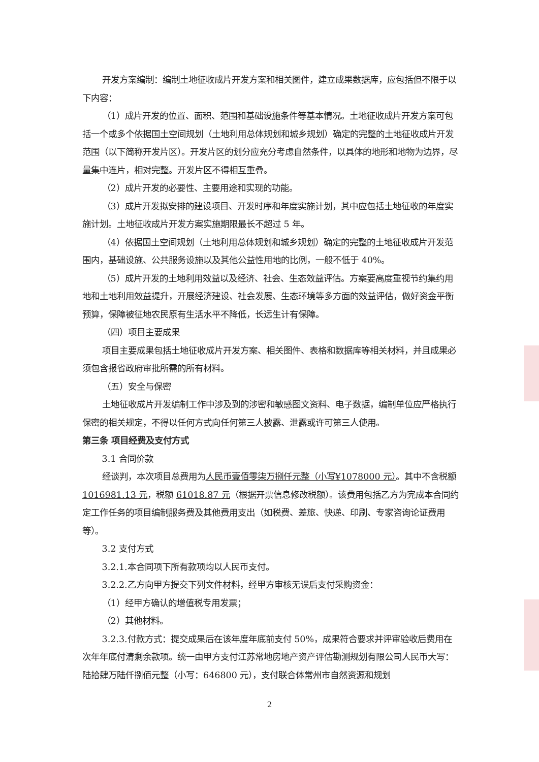开发方案编制：编制土地征收成片开发方案和相关图件，建立成果数据库，应包括但不限于以下内容：
（1）成片开发的位置、面积、范围和基础设施条件等基本情况。土地征收成片开发方案可包括一个或多个依据国土空间规划（土地利用总体规划和城乡规划）确定的完整的土地征收成片开发范围（以下简称开发片区）。开发片区的划分应充分考虑自然条件，以具体的地形和地物为边界，尽量集中连片，相对完整。开发片区不得相互重叠。
（2）成片开发的必要性、主要用途和实现的功能。
（3）成片开发拟安排的建设项目、开发时序和年度实施计划，其中应包括土地征收的年度实施计划。土地征收成片开发方案实施期限最长不超过 5 年。
（4）依据国土空间规划（土地利用总体规划和城乡规划）确定的完整的土地征收成片开发范围内，基础设施、公共服务设施以及其他公益性用地的比例，一般不低于 40%。
（5）成片开发的土地利用效益以及经济、社会、生态效益评估。方案要高度重视节约集约用地和土地利用效益提升，开展经济建设、社会发展、生态环境等多方面的效益评估，做好资金平衡预算，保障被征地农民原有生活水平不降低，长远生计有保障。
（四）项目主要成果
项目主要成果包括土地征收成片开发方案、相关图件、表格和数据库等相关材料，并且成果必须包含报省政府审批所需的所有材料。
（五）安全与保密
土地征收成片开发编制工作中涉及到的涉密和敏感图文资料、电子数据，编制单位应严格执行保密的相关规定，不得以任何方式向任何第三人披露、泄露或许可第三人使用。
第三条 项目经费及支付方式
3.1 合同价款
经谈判，本次项目总费用为人民币壹佰零柒万捌仟元整（小写¥1078000 元）。其中不含税额 1016981.13 元，税额 61018.87 元（根据开票信息修改税额）。该费用包括乙方为完成本合同约定工作任务的项目编制服务费及其他费用支出（如税费、差旅、快递、印刷、专家咨询论证费用等）。
3.2 支付方式
3.2.1.本合同项下所有款项均以人民币支付。
3.2.2.乙方向甲方提交下列文件材料，经甲方审核无误后支付采购资金：
（1）经甲方确认的增值税专用发票；
（2）其他材料。
3.2.3.付款方式：提交成果后在该年度年底前支付 50%，成果符合要求并评审验收后费用在次年年底付清剩余款项。统一由甲方支付江苏常地房地产资产评估勘测规划有限公司人民币大写：陆拾肆万陆仟捌佰元整（小写：646800 元），支付联合体常州市自然资源和规划
2